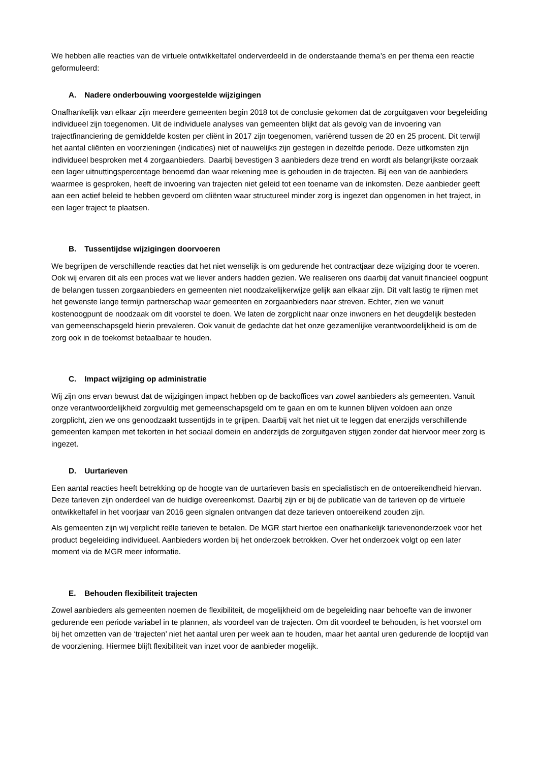We hebben alle reacties van de virtuele ontwikkeltafel onderverdeeld in de onderstaande thema’s en per thema een reactie geformuleerd:
A. Nadere onderbouwing voorgestelde wijzigingen
Onafhankelijk van elkaar zijn meerdere gemeenten begin 2018 tot de conclusie gekomen dat de zorguitgaven voor begeleiding individueel zijn toegenomen. Uit de individuele analyses van gemeenten blijkt dat als gevolg van de invoering van trajectfinanciering de gemiddelde kosten per cliënt in 2017 zijn toegenomen, variërend tussen de 20 en 25 procent. Dit terwijl het aantal cliënten en voorzieningen (indicaties) niet of nauwelijks zijn gestegen in dezelfde periode. Deze uitkomsten zijn individueel besproken met 4 zorgaanbieders. Daarbij bevestigen 3 aanbieders deze trend en wordt als belangrijkste oorzaak een lager uitnuttingspercentage benoemd dan waar rekening mee is gehouden in de trajecten. Bij een van de aanbieders waarmee is gesproken, heeft de invoering van trajecten niet geleid tot een toename van de inkomsten. Deze aanbieder geeft aan een actief beleid te hebben gevoerd om cliënten waar structureel minder zorg is ingezet dan opgenomen in het traject, in een lager traject te plaatsen.
B. Tussentijdse wijzigingen doorvoeren
We begrijpen de verschillende reacties dat het niet wenselijk is om gedurende het contractjaar deze wijziging door te voeren. Ook wij ervaren dit als een proces wat we liever anders hadden gezien. We realiseren ons daarbij dat vanuit financieel oogpunt de belangen tussen zorgaanbieders en gemeenten niet noodzakelijkerwijze gelijk aan elkaar zijn. Dit valt lastig te rijmen met het gewenste lange termijn partnerschap waar gemeenten en zorgaanbieders naar streven. Echter, zien we vanuit kostenoogpunt de noodzaak om dit voorstel te doen. We laten de zorgplicht naar onze inwoners en het deugdelijk besteden van gemeenschapsgeld hierin prevaleren. Ook vanuit de gedachte dat het onze gezamenlijke verantwoordelijkheid is om de zorg ook in de toekomst betaalbaar te houden.
C. Impact wijziging op administratie
Wij zijn ons ervan bewust dat de wijzigingen impact hebben op de backoffices van zowel aanbieders als gemeenten. Vanuit onze verantwoordelijkheid zorgvuldig met gemeenschapsgeld om te gaan en om te kunnen blijven voldoen aan onze zorgplicht, zien we ons genoodzaakt tussentijds in te grijpen. Daarbij valt het niet uit te leggen dat enerzijds verschillende gemeenten kampen met tekorten in het sociaal domein en anderzijds de zorguitgaven stijgen zonder dat hiervoor meer zorg is ingezet.
D. Uurtarieven
Een aantal reacties heeft betrekking op de hoogte van de uurtarieven basis en specialistisch en de ontoereikendheid hiervan. Deze tarieven zijn onderdeel van de huidige overeenkomst. Daarbij zijn er bij de publicatie van de tarieven op de virtuele ontwikkeltafel in het voorjaar van 2016 geen signalen ontvangen dat deze tarieven ontoereikend zouden zijn.
Als gemeenten zijn wij verplicht reële tarieven te betalen. De MGR start hiertoe een onafhankelijk tarievenonderzoek voor het product begeleiding individueel. Aanbieders worden bij het onderzoek betrokken. Over het onderzoek volgt op een later moment via de MGR meer informatie.
E. Behouden flexibiliteit trajecten
Zowel aanbieders als gemeenten noemen de flexibiliteit, de mogelijkheid om de begeleiding naar behoefte van de inwoner gedurende een periode variabel in te plannen, als voordeel van de trajecten. Om dit voordeel te behouden, is het voorstel om bij het omzetten van de ‘trajecten’ niet het aantal uren per week aan te houden, maar het aantal uren gedurende de looptijd van de voorziening. Hiermee blijft flexibiliteit van inzet voor de aanbieder mogelijk.